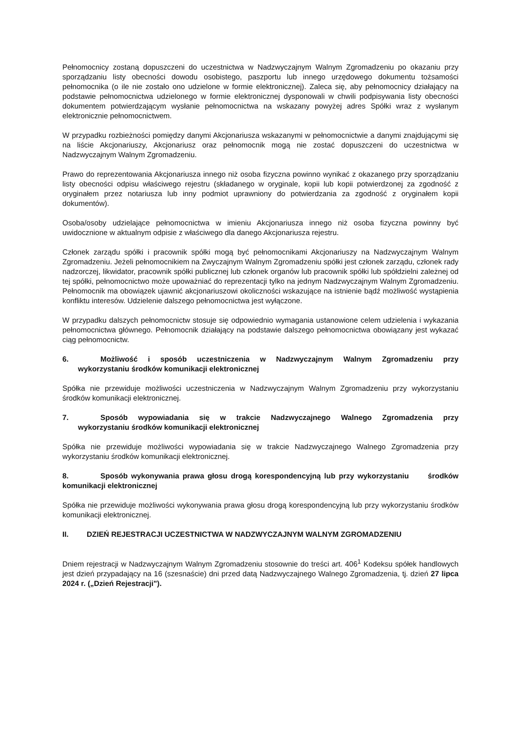Pełnomocnicy zostaną dopuszczeni do uczestnictwa w Nadzwyczajnym Walnym Zgromadzeniu po okazaniu przy sporządzaniu listy obecności dowodu osobistego, paszportu lub innego urzędowego dokumentu tożsamości pełnomocnika (o ile nie zostało ono udzielone w formie elektronicznej). Zaleca się, aby pełnomocnicy działający na podstawie pełnomocnictwa udzielonego w formie elektronicznej dysponowali w chwili podpisywania listy obecności dokumentem potwierdzającym wysłanie pełnomocnictwa na wskazany powyżej adres Spółki wraz z wysłanym elektronicznie pełnomocnictwem.
W przypadku rozbieżności pomiędzy danymi Akcjonariusza wskazanymi w pełnomocnictwie a danymi znajdującymi się na liście Akcjonariuszy, Akcjonariusz oraz pełnomocnik mogą nie zostać dopuszczeni do uczestnictwa w Nadzwyczajnym Walnym Zgromadzeniu.
Prawo do reprezentowania Akcjonariusza innego niż osoba fizyczna powinno wynikać z okazanego przy sporządzaniu listy obecności odpisu właściwego rejestru (składanego w oryginale, kopii lub kopii potwierdzonej za zgodność z oryginałem przez notariusza lub inny podmiot uprawniony do potwierdzania za zgodność z oryginałem kopii dokumentów).
Osoba/osoby udzielające pełnomocnictwa w imieniu Akcjonariusza innego niż osoba fizyczna powinny być uwidocznione w aktualnym odpisie z właściwego dla danego Akcjonariusza rejestru.
Członek zarządu spółki i pracownik spółki mogą być pełnomocnikami Akcjonariuszy na Nadzwyczajnym Walnym Zgromadzeniu. Jeżeli pełnomocnikiem na Zwyczajnym Walnym Zgromadzeniu spółki jest członek zarządu, członek rady nadzorczej, likwidator, pracownik spółki publicznej lub członek organów lub pracownik spółki lub spółdzielni zależnej od tej spółki, pełnomocnictwo może upoważniać do reprezentacji tylko na jednym Nadzwyczajnym Walnym Zgromadzeniu. Pełnomocnik ma obowiązek ujawnić akcjonariuszowi okoliczności wskazujące na istnienie bądź możliwość wystąpienia konfliktu interesów. Udzielenie dalszego pełnomocnictwa jest wyłączone.
W przypadku dalszych pełnomocnictw stosuje się odpowiednio wymagania ustanowione celem udzielenia i wykazania pełnomocnictwa głównego. Pełnomocnik działający na podstawie dalszego pełnomocnictwa obowiązany jest wykazać ciąg pełnomocnictw.
6. Możliwość i sposób uczestniczenia w Nadzwyczajnym Walnym Zgromadzeniu przy wykorzystaniu środków komunikacji elektronicznej
Spółka nie przewiduje możliwości uczestniczenia w Nadzwyczajnym Walnym Zgromadzeniu przy wykorzystaniu środków komunikacji elektronicznej.
7. Sposób wypowiadania się w trakcie Nadzwyczajnego Walnego Zgromadzenia przy wykorzystaniu środków komunikacji elektronicznej
Spółka nie przewiduje możliwości wypowiadania się w trakcie Nadzwyczajnego Walnego Zgromadzenia przy wykorzystaniu środków komunikacji elektronicznej.
8. Sposób wykonywania prawa głosu drogą korespondencyjną lub przy wykorzystaniu środków komunikacji elektronicznej
Spółka nie przewiduje możliwości wykonywania prawa głosu drogą korespondencyjną lub przy wykorzystaniu środków komunikacji elektronicznej.
II. DZIEŃ REJESTRACJI UCZESTNICTWA W NADZWYCZAJNYM WALNYM ZGROMADZENIU
Dniem rejestracji w Nadzwyczajnym Walnym Zgromadzeniu stosownie do treści art. 406<sup>1</sup> Kodeksu spółek handlowych jest dzień przypadający na 16 (szesnaście) dni przed datą Nadzwyczajnego Walnego Zgromadzenia, tj. dzień 27 lipca 2024 r. („Dzień Rejestracji").